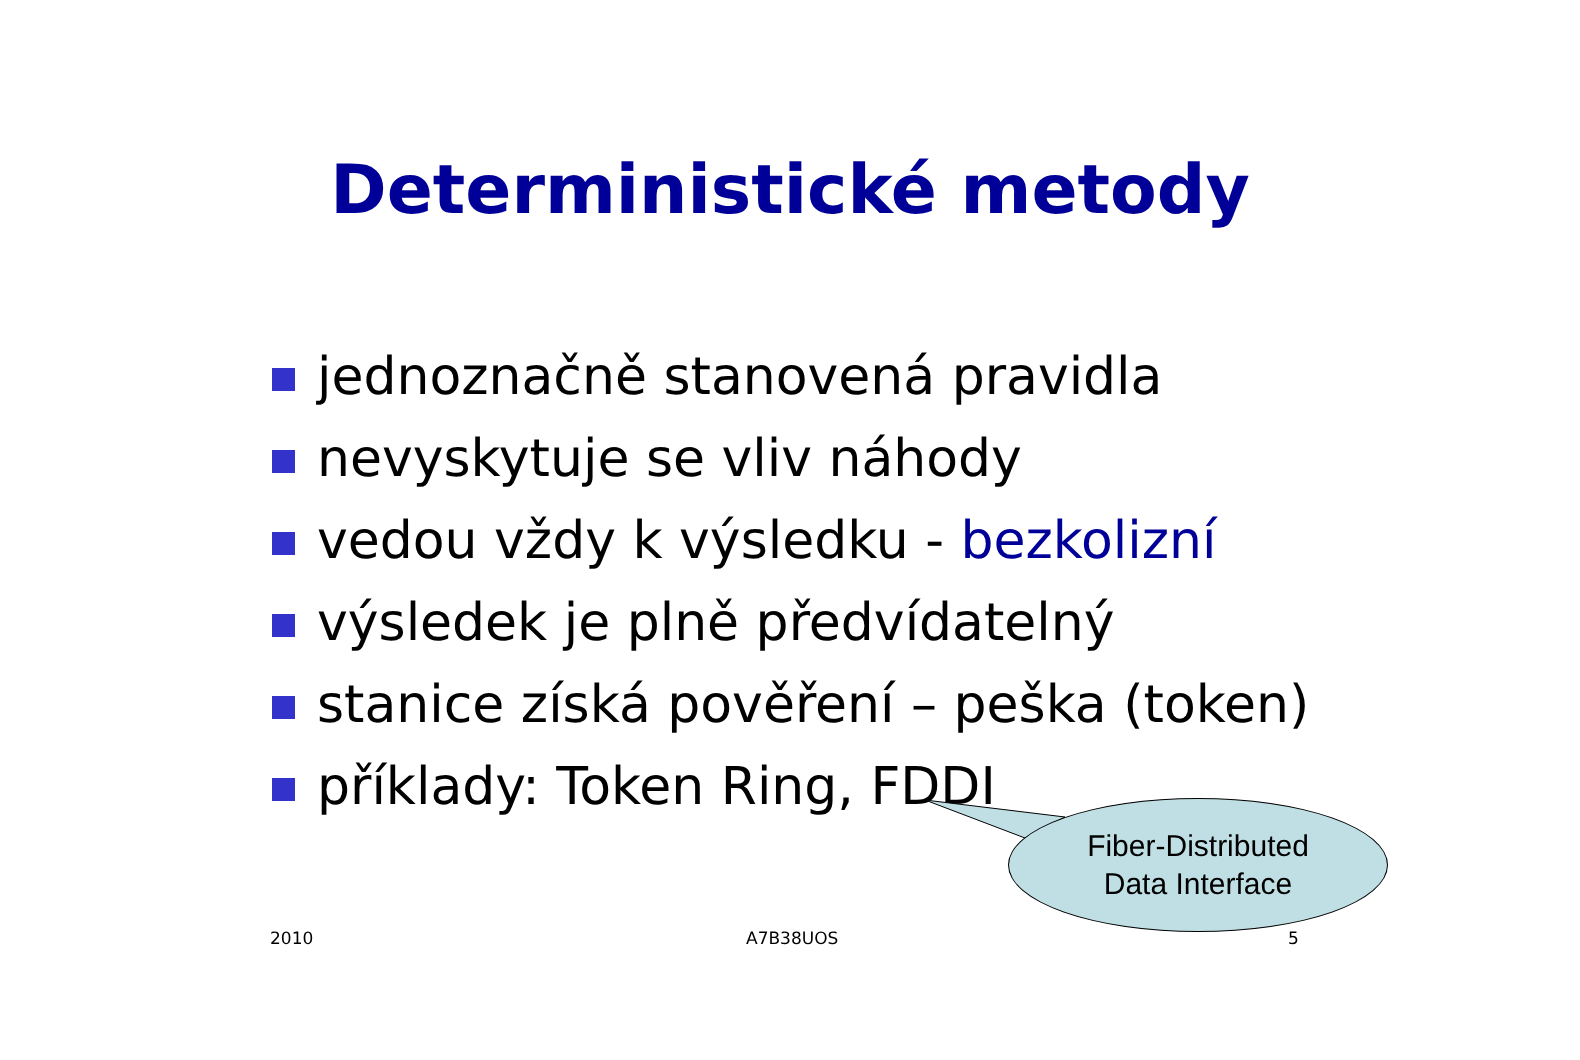Deterministické metody
jednoznačně stanovená pravidla
nevyskytuje se vliv náhody
vedou vždy k výsledku - bezkolizní
výsledek je plně předvídatelný
stanice získá pověření – peška (token)
příklady: Token Ring, FDDI
Fiber-Distributed
Data Interface
2010 A7B38UOS 5